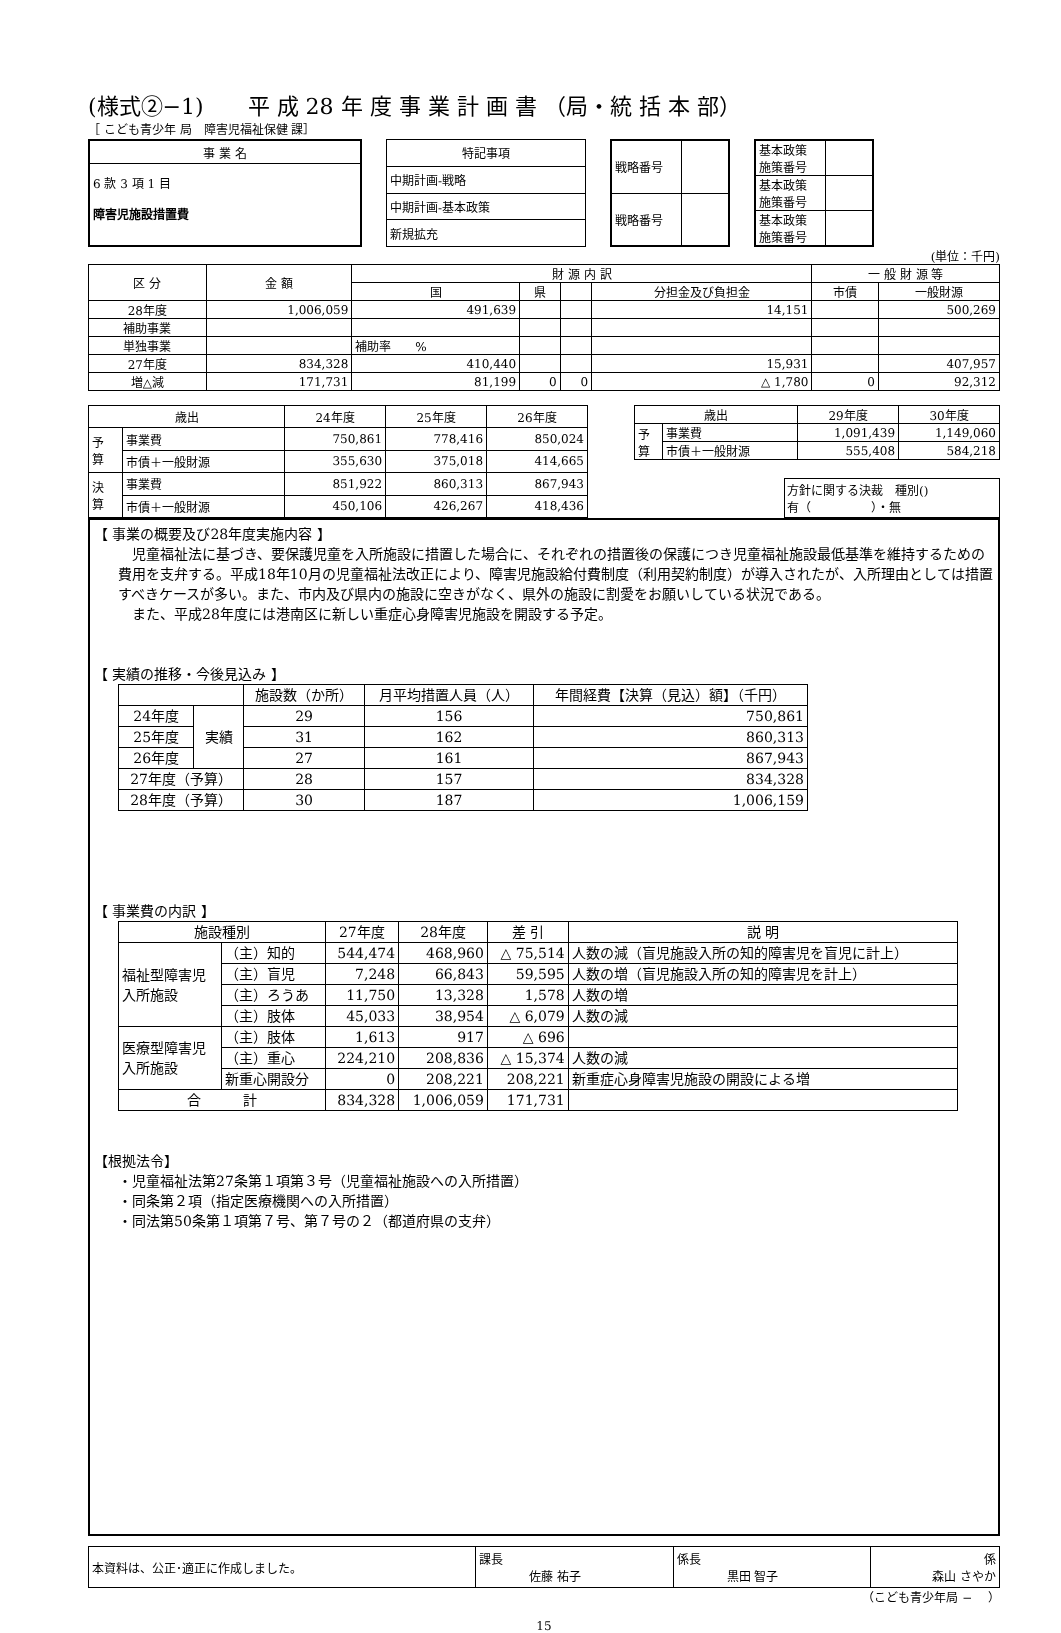(様式②−1)　　平 成 28 年 度 事 業 計 画 書 （局・統 括 本 部）
［ こども青少年 局　障害児福祉保健 課］
| 事 業 名 |
| --- |
| 6 款 3 項 1 目 障害児施設措置費 |
| 特記事項 |
| --- |
| 中期計画-戦略 |
| 中期計画-基本政策 |
| 新規拡充 |
| 戦略番号 | |
| 戦略番号 | |
| 基本政策 施策番号 | |
| 基本政策 施策番号 | |
| 基本政策 施策番号 | |
(単位：千円)
| 区 分 | 金 額 | 財 源 内 訳 | | | | 一 般 財 源 等 | |
| --- | --- | --- | --- | --- | --- | --- | --- |
| | | 国 | 県 | | 分担金及び負担金 | 市債 | 一般財源 |
| 28年度 | 1,006,059 | 491,639 | | | 14,151 | | 500,269 |
| 補助事業 | | | | | | | |
| 単独事業 | | 補助率 % | | | | | |
| 27年度 | 834,328 | 410,440 | | | 15,931 | | 407,957 |
| 増△減 | 171,731 | 81,199 | 0 | 0 | △ 1,780 | 0 | 92,312 |
| 歳出 | | 24年度 | 25年度 | 26年度 |
| --- | --- | --- | --- | --- |
| 予 算 | 事業費 | 750,861 | 778,416 | 850,024 |
| | 市債＋一般財源 | 355,630 | 375,018 | 414,665 |
| 決 算 | 事業費 | 851,922 | 860,313 | 867,943 |
| | 市債＋一般財源 | 450,106 | 426,267 | 418,436 |
| 歳出 | | 29年度 | 30年度 |
| --- | --- | --- | --- |
| 予 算 | 事業費 | 1,091,439 | 1,149,060 |
| | 市債＋一般財源 | 555,408 | 584,218 |
方針に関する決裁　種別()
有（　　　　　）・無
【 事業の概要及び28年度実施内容 】
　児童福祉法に基づき、要保護児童を入所施設に措置した場合に、それぞれの措置後の保護につき児童福祉施設最低基準を維持するための費用を支弁する。平成18年10月の児童福祉法改正により、障害児施設給付費制度（利用契約制度）が導入されたが、入所理由としては措置すべきケースが多い。また、市内及び県内の施設に空きがなく、県外の施設に割愛をお願いしている状況である。
　また、平成28年度には港南区に新しい重症心身障害児施設を開設する予定。
【 実績の推移・今後見込み 】
| | | 施設数（か所） | 月平均措置人員（人） | 年間経費【決算（見込）額】（千円） |
| --- | --- | --- | --- | --- |
| 24年度 | 実績 | 29 | 156 | 750,861 |
| 25年度 | | 31 | 162 | 860,313 |
| 26年度 | | 27 | 161 | 867,943 |
| 27年度（予算） | | 28 | 157 | 834,328 |
| 28年度（予算） | | 30 | 187 | 1,006,159 |
【 事業費の内訳 】
| 施設種別 | | 27年度 | 28年度 | 差 引 | 説 明 |
| --- | --- | --- | --- | --- | --- |
| 福祉型障害児 入所施設 | （主）知的 | 544,474 | 468,960 | △ 75,514 | 人数の減（盲児施設入所の知的障害児を盲児に計上） |
| | （主）盲児 | 7,248 | 66,843 | 59,595 | 人数の増（盲児施設入所の知的障害児を計上） |
| | （主）ろうあ | 11,750 | 13,328 | 1,578 | 人数の増 |
| | （主）肢体 | 45,033 | 38,954 | △ 6,079 | 人数の減 |
| 医療型障害児 入所施設 | （主）肢体 | 1,613 | 917 | △ 696 | |
| | （主）重心 | 224,210 | 208,836 | △ 15,374 | 人数の減 |
| | 新重心開設分 | 0 | 208,221 | 208,221 | 新重症心身障害児施設の開設による増 |
| 合 計 | | 834,328 | 1,006,059 | 171,731 | |
【根拠法令】
・児童福祉法第27条第１項第３号（児童福祉施設への入所措置）
・同条第２項（指定医療機関への入所措置）
・同法第50条第１項第７号、第７号の２（都道府県の支弁）
| 本資料は、公正･適正に作成しました。 | 課長 佐藤 祐子 | 係長 黒田 智子 | 係 森山 さやか |
（こども青少年局 −　 ）
15